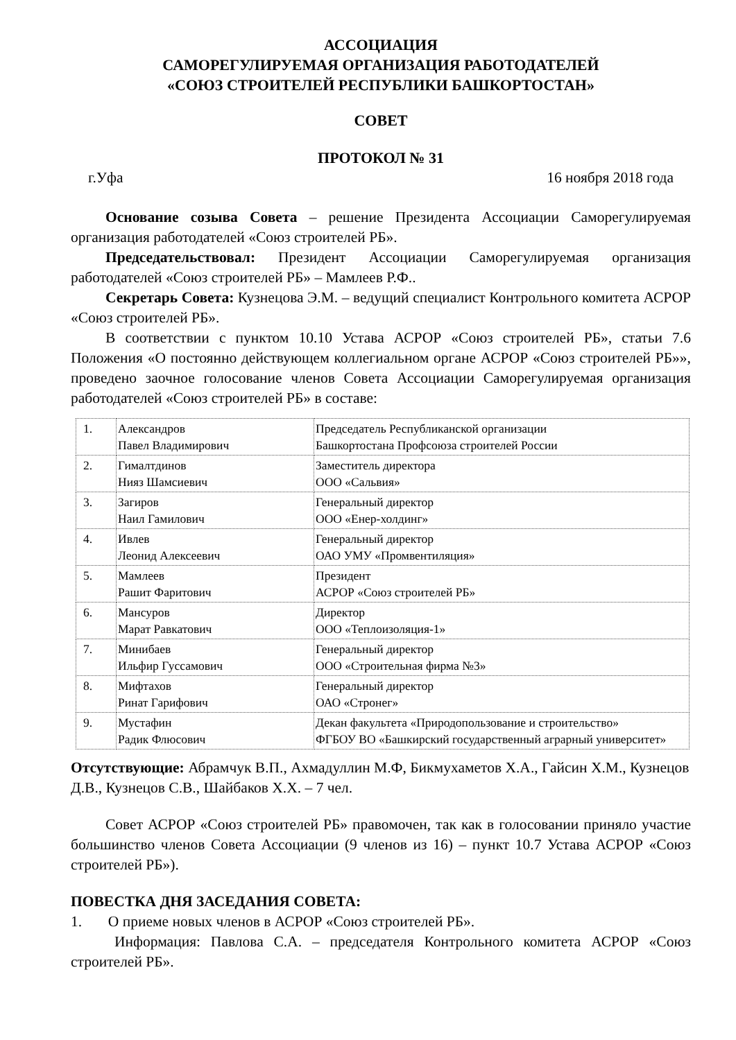АССОЦИАЦИЯ
САМОРЕГУЛИРУЕМАЯ ОРГАНИЗАЦИЯ РАБОТОДАТЕЛЕЙ
«СОЮЗ СТРОИТЕЛЕЙ РЕСПУБЛИКИ БАШКОРТОСТАН»
СОВЕТ
ПРОТОКОЛ № 31
г.Уфа 16 ноября 2018 года
Основание созыва Совета – решение Президента Ассоциации Саморегулируемая организация работодателей «Союз строителей РБ».
Председательствовал: Президент Ассоциации Саморегулируемая организация работодателей «Союз строителей РБ» – Мамлеев Р.Ф..
Секретарь Совета: Кузнецова Э.М. – ведущий специалист Контрольного комитета АСРОР «Союз строителей РБ».
В соответствии с пунктом 10.10 Устава АСРОР «Союз строителей РБ», статьи 7.6 Положения «О постоянно действующем коллегиальном органе АСРОР «Союз строителей РБ»», проведено заочное голосование членов Совета Ассоциации Саморегулируемая организация работодателей «Союз строителей РБ» в составе:
| 1. | Александров Павел Владимирович | Председатель Республиканской организации Башкортостана Профсоюза строителей России |
| 2. | Гималтдинов Нияз Шамсиевич | Заместитель директора ООО «Сальвия» |
| 3. | Загиров Наил Гамилович | Генеральный директор ООО «Енер-холдинг» |
| 4. | Ивлев Леонид Алексеевич | Генеральный директор ОАО УМУ «Промвентиляция» |
| 5. | Мамлеев Рашит Фаритович | Президент АСРОР «Союз строителей РБ» |
| 6. | Мансуров Марат Равкатович | Директор ООО «Теплоизоляция-1» |
| 7. | Минибаев Ильфир Гуссамович | Генеральный директор ООО «Строительная фирма №3» |
| 8. | Мифтахов Ринат Гарифович | Генеральный директор ОАО «Стронег» |
| 9. | Мустафин Радик Флюсович | Декан факультета «Природопользование и строительство» ФГБОУ ВО «Башкирский государственный аграрный университет» |
Отсутствующие: Абрамчук В.П., Ахмадуллин М.Ф, Бикмухаметов Х.А., Гайсин Х.М., Кузнецов Д.В., Кузнецов С.В., Шайбаков Х.Х. – 7 чел.
Совет АСРОР «Союз строителей РБ» правомочен, так как в голосовании приняло участие большинство членов Совета Ассоциации (9 членов из 16) – пункт 10.7 Устава АСРОР «Союз строителей РБ»).
ПОВЕСТКА ДНЯ ЗАСЕДАНИЯ СОВЕТА:
1. О приеме новых членов в АСРОР «Союз строителей РБ».
Информация: Павлова С.А. – председателя Контрольного комитета АСРОР «Союз строителей РБ».